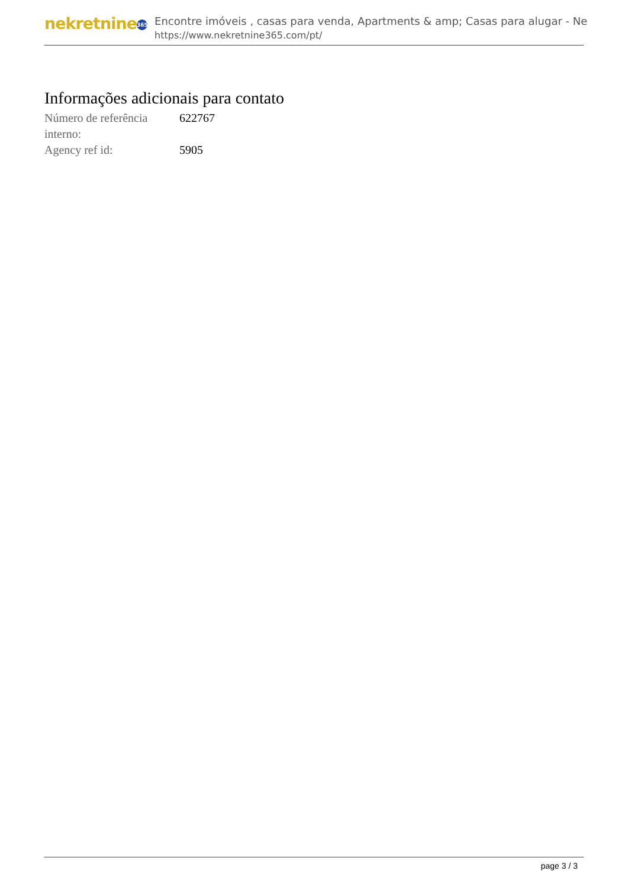nekretnine 365
Encontre imóveis , casas para venda, Apartments & amp; Casas para alugar - Ne
https://www.nekretnine365.com/pt/
Informações adicionais para contato
| Número de referência interno: | 622767 |
| Agency ref id: | 5905 |
page 3 / 3